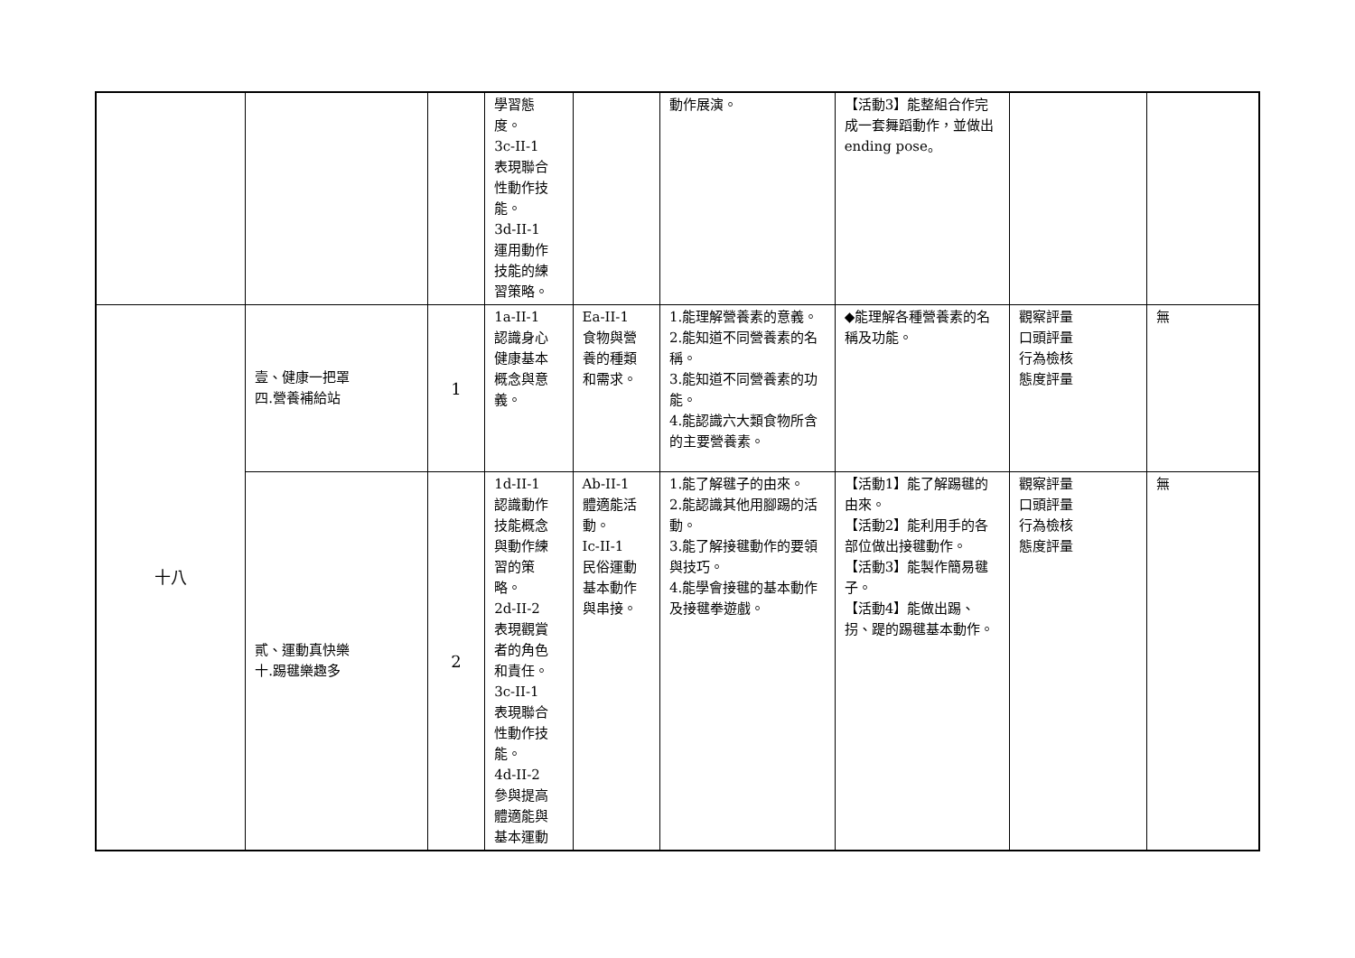| | | | 學習態 度。 3c-II-1 表現聯合 性動作技 能。 3d-II-1 運用動作 技能的練 習策略。 | | 動作展演。 | 【活動3】能整組合作完成一套舞蹈動作，並做出ending pose。 | | |
| 十八 | 壹、健康一把罩 四.營養補給站 | 1 | 1a-II-1 認識身心 健康基本 概念與意 義。 | Ea-II-1 食物與營 養的種類 和需求。 | 1.能理解營養素的意義。 2.能知道不同營養素的名稱。 3.能知道不同營養素的功能。 4.能認識六大類食物所含的主要營養素。 | ◆能理解各種營養素的名稱及功能。 | 觀察評量 口頭評量 行為檢核 態度評量 | 無 |
| | 貳、運動真快樂 十.踢毽樂趣多 | 2 | 1d-II-1 認識動作 技能概念 與動作練 習的策 略。 2d-II-2 表現觀賞 者的角色 和責任。 3c-II-1 表現聯合 性動作技 能。 4d-II-2 參與提高 體適能與 基本運動 | Ab-II-1 體適能活 動。 Ic-II-1 民俗運動 基本動作 與串接。 | 1.能了解毽子的由來。 2.能認識其他用腳踢的活動。 3.能了解接毽動作的要領與技巧。 4.能學會接毽的基本動作及接毽拳遊戲。 | 【活動1】能了解踢毽的由來。 【活動2】能利用手的各部位做出接毽動作。 【活動3】能製作簡易毽子。 【活動4】能做出踢、拐、踶的踢毽基本動作。 | 觀察評量 口頭評量 行為檢核 態度評量 | 無 |